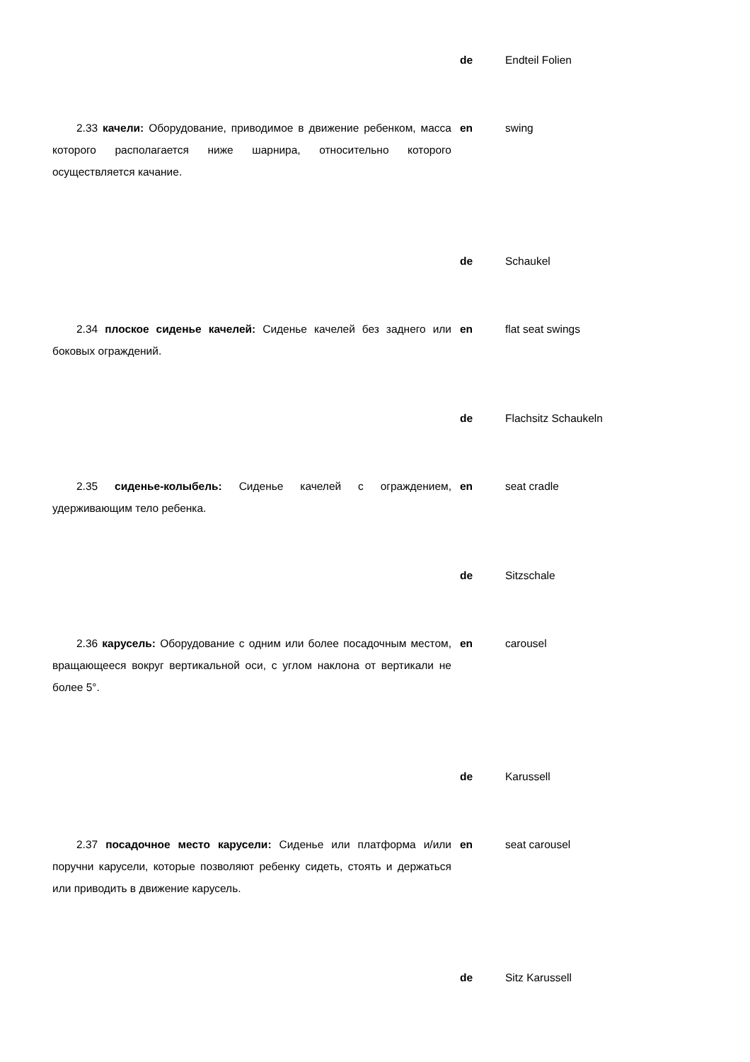de Endteil Folien
2.33 качели: Оборудование, приводимое в движение ребенком, масса которого располагается ниже шарнира, относительно которого осуществляется качание.
en swing
de Schaukel
2.34 плоское сиденье качелей: Сиденье качелей без заднего или боковых ограждений.
en flat seat swings
de Flachsitz Schaukeln
2.35 сиденье-колыбель: Сиденье качелей с ограждением, удерживающим тело ребенка.
en seat cradle
de Sitzschale
2.36 карусель: Оборудование с одним или более посадочным местом, вращающееся вокруг вертикальной оси, с углом наклона от вертикали не более 5°.
en carousel
de Karussell
2.37 посадочное место карусели: Сиденье или платформа и/или поручни карусели, которые позволяют ребенку сидеть, стоять и держаться или приводить в движение карусель.
en seat carousel
de Sitz Karussell